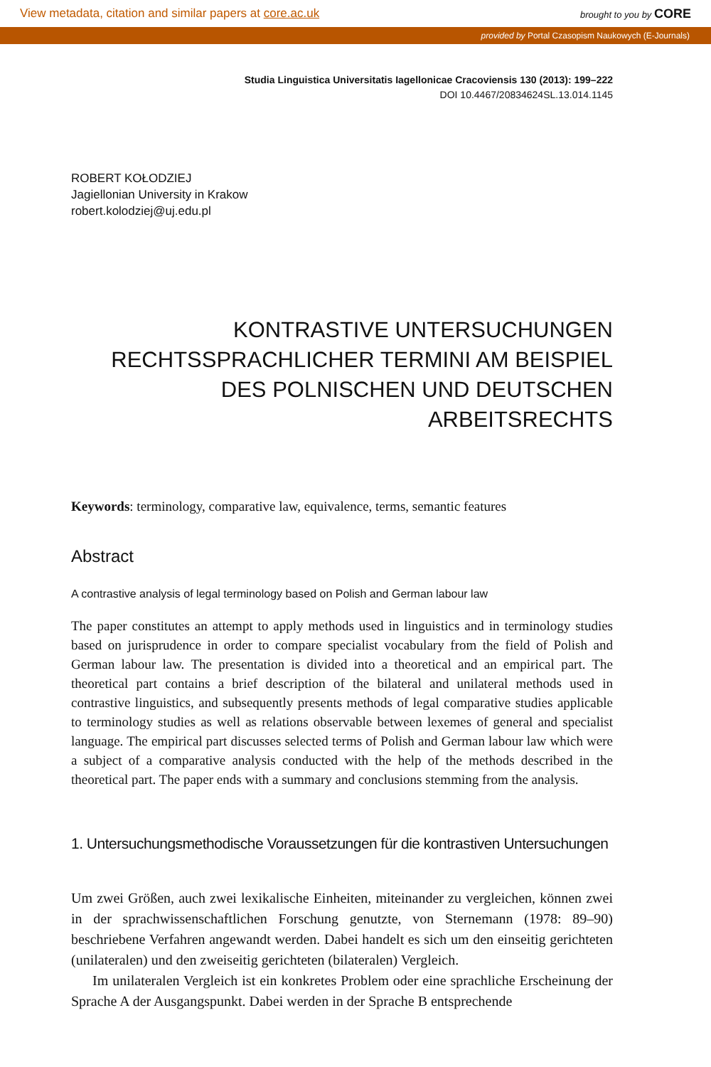View metadata, citation and similar papers at core.ac.uk brought to you by CORE
provided by Portal Czasopism Naukowych (E-Journals)
Studia Linguistica Universitatis Iagellonicae Cracoviensis 130 (2013): 199–222
DOI 10.4467/20834624SL.13.014.1145
ROBERT KOŁODZIEJ
Jagiellonian University in Krakow
robert.kolodziej@uj.edu.pl
KONTRASTIVE UNTERSUCHUNGEN
RECHTSSPRACHLICHER TERMINI AM BEISPIEL
DES POLNISCHEN UND DEUTSCHEN ARBEITSRECHTS
Keywords: terminology, comparative law, equivalence, terms, semantic features
Abstract
A contrastive analysis of legal terminology based on Polish and German labour law
The paper constitutes an attempt to apply methods used in linguistics and in terminology studies based on jurisprudence in order to compare specialist vocabulary from the field of Polish and German labour law. The presentation is divided into a theoretical and an empirical part. The theoretical part contains a brief description of the bilateral and unilateral methods used in contrastive linguistics, and subsequently presents methods of legal comparative studies applicable to terminology studies as well as relations observable between lexemes of general and specialist language. The empirical part discusses selected terms of Polish and German labour law which were a subject of a comparative analysis conducted with the help of the methods described in the theoretical part. The paper ends with a summary and conclusions stemming from the analysis.
1. Untersuchungsmethodische Voraussetzungen für die kontrastiven Untersuchungen
Um zwei Größen, auch zwei lexikalische Einheiten, miteinander zu vergleichen, können zwei in der sprachwissenschaftlichen Forschung genutzte, von Sternemann (1978: 89–90) beschriebene Verfahren angewandt werden. Dabei handelt es sich um den einseitig gerichteten (unilateralen) und den zweiseitig gerichteten (bilateralen) Vergleich.
Im unilateralen Vergleich ist ein konkretes Problem oder eine sprachliche Erscheinung der Sprache A der Ausgangspunkt. Dabei werden in der Sprache B entsprechende